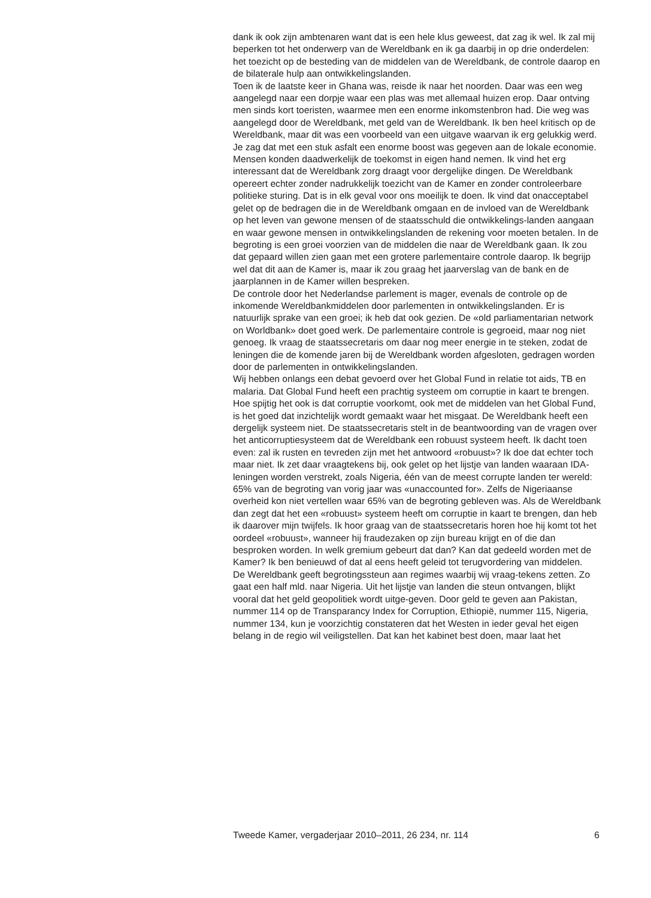dank ik ook zijn ambtenaren want dat is een hele klus geweest, dat zag ik wel. Ik zal mij beperken tot het onderwerp van de Wereldbank en ik ga daarbij in op drie onderdelen: het toezicht op de besteding van de middelen van de Wereldbank, de controle daarop en de bilaterale hulp aan ontwikkelingslanden.
Toen ik de laatste keer in Ghana was, reisde ik naar het noorden. Daar was een weg aangelegd naar een dorpje waar een plas was met allemaal huizen erop. Daar ontving men sinds kort toeristen, waarmee men een enorme inkomstenbron had. Die weg was aangelegd door de Wereldbank, met geld van de Wereldbank. Ik ben heel kritisch op de Wereldbank, maar dit was een voorbeeld van een uitgave waarvan ik erg gelukkig werd. Je zag dat met een stuk asfalt een enorme boost was gegeven aan de lokale economie. Mensen konden daadwerkelijk de toekomst in eigen hand nemen. Ik vind het erg interessant dat de Wereldbank zorg draagt voor dergelijke dingen. De Wereldbank opereert echter zonder nadrukkelijk toezicht van de Kamer en zonder controleerbare politieke sturing. Dat is in elk geval voor ons moeilijk te doen. Ik vind dat onacceptabel gelet op de bedragen die in de Wereldbank omgaan en de invloed van de Wereldbank op het leven van gewone mensen of de staatsschuld die ontwikkelings-landen aangaan en waar gewone mensen in ontwikkelingslanden de rekening voor moeten betalen. In de begroting is een groei voorzien van de middelen die naar de Wereldbank gaan. Ik zou dat gepaard willen zien gaan met een grotere parlementaire controle daarop. Ik begrijp wel dat dit aan de Kamer is, maar ik zou graag het jaarverslag van de bank en de jaarplannen in de Kamer willen bespreken.
De controle door het Nederlandse parlement is mager, evenals de controle op de inkomende Wereldbankmiddelen door parlementen in ontwikkelingslanden. Er is natuurlijk sprake van een groei; ik heb dat ook gezien. De «old parliamentarian network on Worldbank» doet goed werk. De parlementaire controle is gegroeid, maar nog niet genoeg. Ik vraag de staatssecretaris om daar nog meer energie in te steken, zodat de leningen die de komende jaren bij de Wereldbank worden afgesloten, gedragen worden door de parlementen in ontwikkelingslanden.
Wij hebben onlangs een debat gevoerd over het Global Fund in relatie tot aids, TB en malaria. Dat Global Fund heeft een prachtig systeem om corruptie in kaart te brengen. Hoe spijtig het ook is dat corruptie voorkomt, ook met de middelen van het Global Fund, is het goed dat inzichtelijk wordt gemaakt waar het misgaat. De Wereldbank heeft een dergelijk systeem niet. De staatssecretaris stelt in de beantwoording van de vragen over het anticorruptiesysteem dat de Wereldbank een robuust systeem heeft. Ik dacht toen even: zal ik rusten en tevreden zijn met het antwoord «robuust»? Ik doe dat echter toch maar niet. Ik zet daar vraagtekens bij, ook gelet op het lijstje van landen waaraan IDA-leningen worden verstrekt, zoals Nigeria, één van de meest corrupte landen ter wereld: 65% van de begroting van vorig jaar was «unaccounted for». Zelfs de Nigeriaanse overheid kon niet vertellen waar 65% van de begroting gebleven was. Als de Wereldbank dan zegt dat het een «robuust» systeem heeft om corruptie in kaart te brengen, dan heb ik daarover mijn twijfels. Ik hoor graag van de staatssecretaris horen hoe hij komt tot het oordeel «robuust», wanneer hij fraudezaken op zijn bureau krijgt en of die dan besproken worden. In welk gremium gebeurt dat dan? Kan dat gedeeld worden met de Kamer? Ik ben benieuwd of dat al eens heeft geleid tot terugvordering van middelen.
De Wereldbank geeft begrotingssteun aan regimes waarbij wij vraag-tekens zetten. Zo gaat een half mld. naar Nigeria. Uit het lijstje van landen die steun ontvangen, blijkt vooral dat het geld geopolitiek wordt uitge-geven. Door geld te geven aan Pakistan, nummer 114 op de Transparancy Index for Corruption, Ethiopië, nummer 115, Nigeria, nummer 134, kun je voorzichtig constateren dat het Westen in ieder geval het eigen belang in de regio wil veiligstellen. Dat kan het kabinet best doen, maar laat het
Tweede Kamer, vergaderjaar 2010–2011, 26 234, nr. 114 6